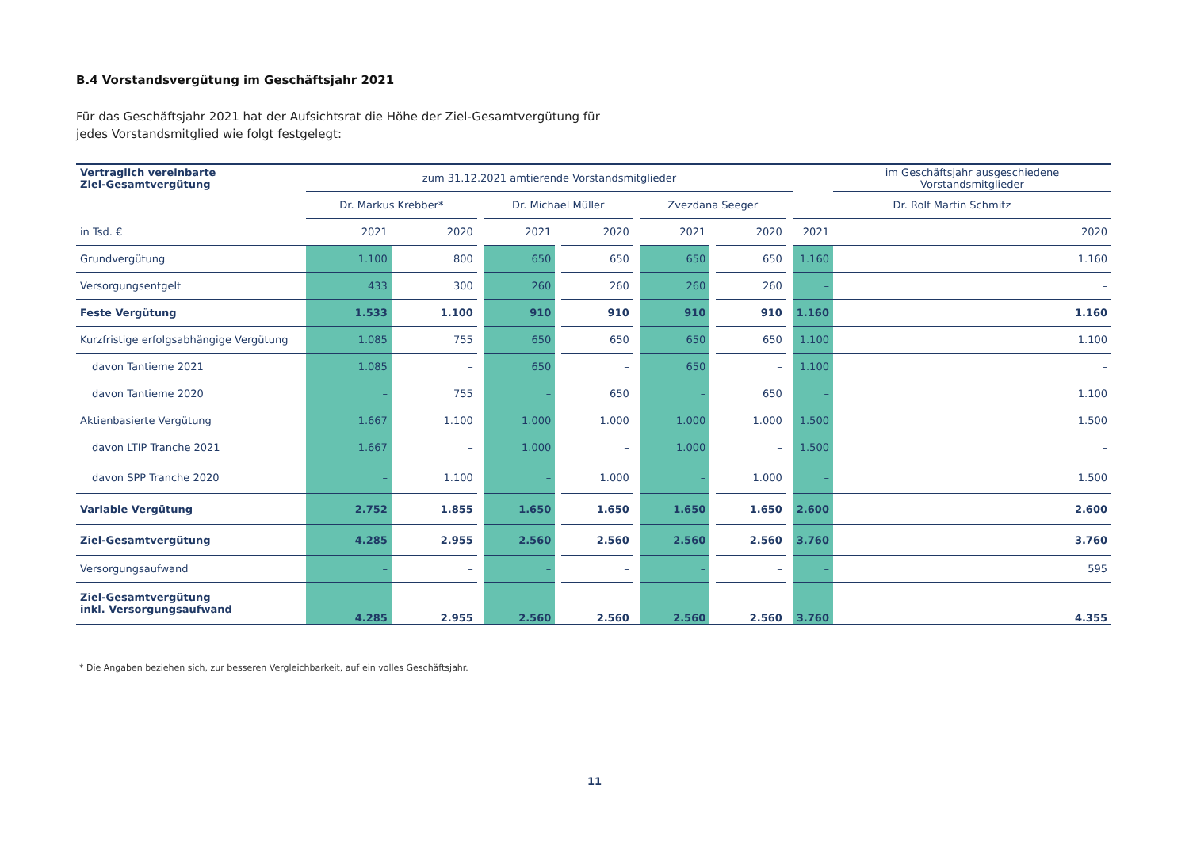B.4 Vorstandsvergütung im Geschäftsjahr 2021
Für das Geschäftsjahr 2021 hat der Aufsichtsrat die Höhe der Ziel-Gesamtvergütung für jedes Vorstandsmitglied wie folgt festgelegt:
| Vertraglich vereinbarte Ziel-Gesamtvergütung | zum 31.12.2021 amtierende Vorstandsmitglieder | | | | | | | | | | | | im Geschäftsjahr ausgeschiedene Vorstandsmitglieder |
| --- | --- | --- | --- | --- | --- | --- | --- | --- | --- | --- | --- | --- | --- |
| | Dr. Markus Krebber* | | | Dr. Michael Müller | | | | Zvezdana Seeger | | | | Dr. Rolf Martin Schmitz | |
| in Tsd. € | 2021 | 2020 | | 2021 | | 2020 | | 2021 | | 2020 | | 2021 | 2020 |
| Grundvergütung | 1.100 | 800 | | 650 | | 650 | | 650 | | 650 | | 1.160 | 1.160 |
| Versorgungsentgelt | 433 | 300 | | 260 | | 260 | | 260 | | 260 | | – | – |
| Feste Vergütung | 1.533 | 1.100 | | 910 | | 910 | | 910 | | 910 | | 1.160 | 1.160 |
| Kurzfristige erfolgsabhängige Vergütung | 1.085 | 755 | | 650 | | 650 | | 650 | | 650 | | 1.100 | 1.100 |
| davon Tantieme 2021 | 1.085 | – | | 650 | | – | | 650 | | – | | 1.100 | – |
| davon Tantieme 2020 | – | 755 | | – | | 650 | | – | | 650 | | – | 1.100 |
| Aktienbasierte Vergütung | 1.667 | 1.100 | | 1.000 | | 1.000 | | 1.000 | | 1.000 | | 1.500 | 1.500 |
| davon LTIP Tranche 2021 | 1.667 | – | | 1.000 | | – | | 1.000 | | – | | 1.500 | – |
| davon SPP Tranche 2020 | – | 1.100 | | – | | 1.000 | | – | | 1.000 | | – | 1.500 |
| Variable Vergütung | 2.752 | 1.855 | | 1.650 | | 1.650 | | 1.650 | | 1.650 | | 2.600 | 2.600 |
| Ziel-Gesamtvergütung | 4.285 | 2.955 | | 2.560 | | 2.560 | | 2.560 | | 2.560 | | 3.760 | 3.760 |
| Versorgungsaufwand | – | – | | – | | – | | – | | – | | – | 595 |
| Ziel-Gesamtvergütung inkl. Versorgungsaufwand | 4.285 | 2.955 | | 2.560 | | 2.560 | | 2.560 | | 2.560 | | 3.760 | 4.355 |
* Die Angaben beziehen sich, zur besseren Vergleichbarkeit, auf ein volles Geschäftsjahr.
11